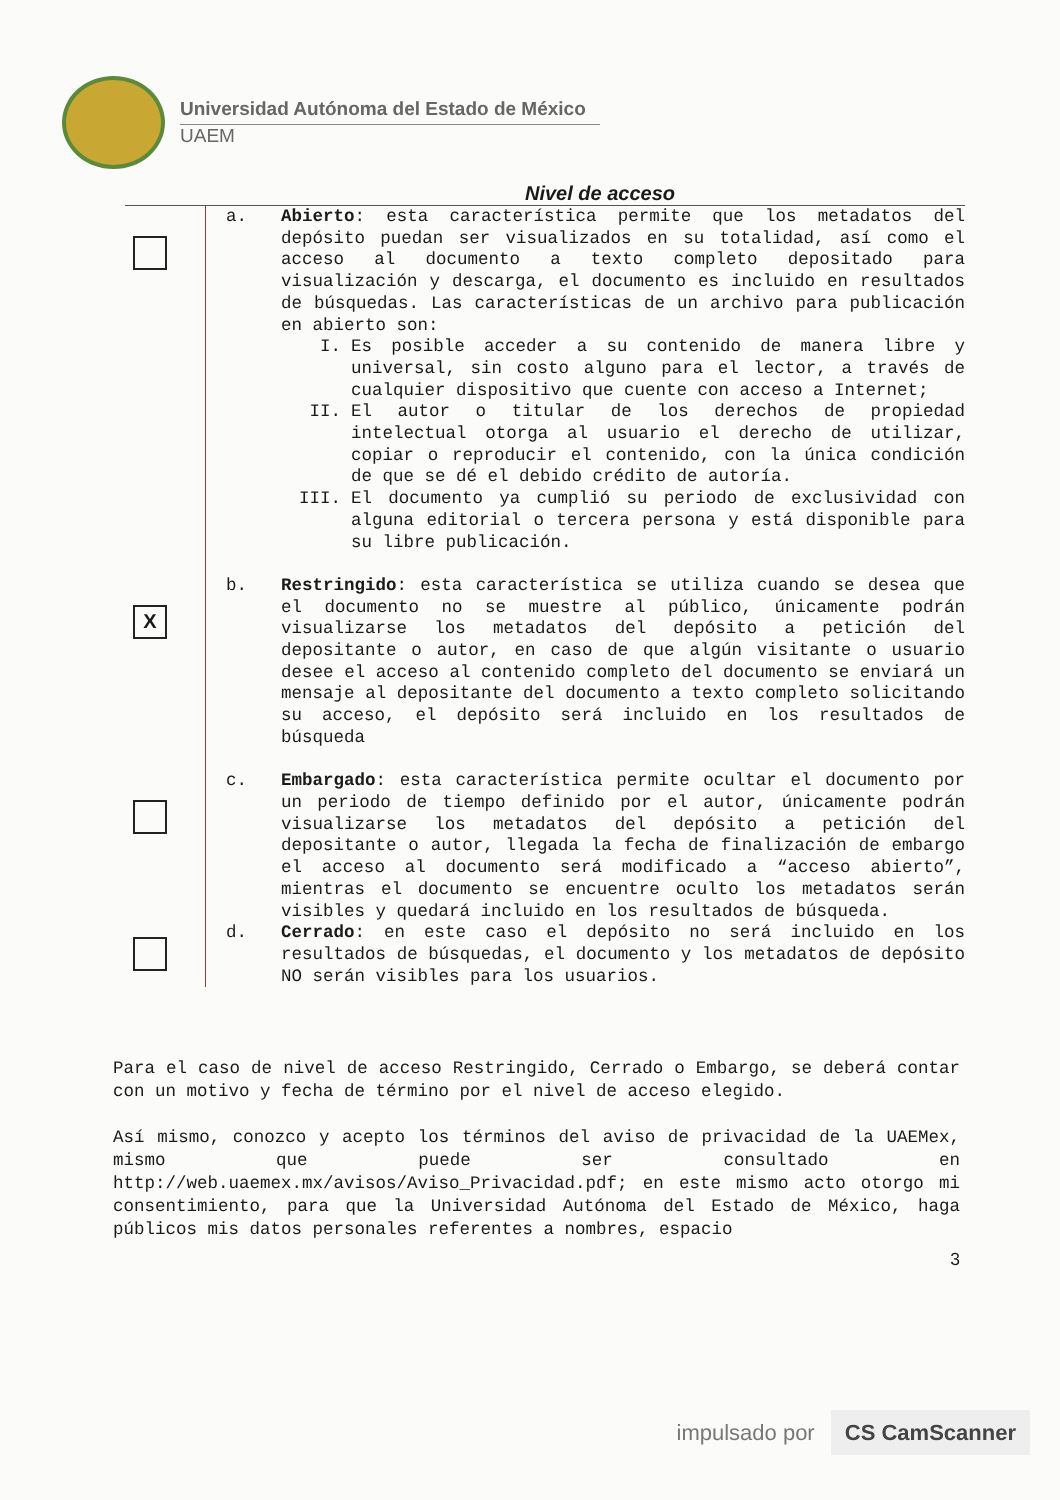Universidad Autónoma del Estado de México
UAEM
Nivel de acceso
a. Abierto: esta característica permite que los metadatos del depósito puedan ser visualizados en su totalidad, así como el acceso al documento a texto completo depositado para visualización y descarga, el documento es incluido en resultados de búsquedas. Las características de un archivo para publicación en abierto son:
I. Es posible acceder a su contenido de manera libre y universal, sin costo alguno para el lector, a través de cualquier dispositivo que cuente con acceso a Internet;
II. El autor o titular de los derechos de propiedad intelectual otorga al usuario el derecho de utilizar, copiar o reproducir el contenido, con la única condición de que se dé el debido crédito de autoría.
III. El documento ya cumplió su periodo de exclusividad con alguna editorial o tercera persona y está disponible para su libre publicación.
X
b. Restringido: esta característica se utiliza cuando se desea que el documento no se muestre al público, únicamente podrán visualizarse los metadatos del depósito a petición del depositante o autor, en caso de que algún visitante o usuario desee el acceso al contenido completo del documento se enviará un mensaje al depositante del documento a texto completo solicitando su acceso, el depósito será incluido en los resultados de búsqueda
c. Embargado: esta característica permite ocultar el documento por un periodo de tiempo definido por el autor, únicamente podrán visualizarse los metadatos del depósito a petición del depositante o autor, llegada la fecha de finalización de embargo el acceso al documento será modificado a “acceso abierto”, mientras el documento se encuentre oculto los metadatos serán visibles y quedará incluido en los resultados de búsqueda.
d. Cerrado: en este caso el depósito no será incluido en los resultados de búsquedas, el documento y los metadatos de depósito NO serán visibles para los usuarios.
Para el caso de nivel de acceso Restringido, Cerrado o Embargo, se deberá contar con un motivo y fecha de término por el nivel de acceso elegido.
Así mismo, conozco y acepto los términos del aviso de privacidad de la UAEMex, mismo que puede ser consultado en http://web.uaemex.mx/avisos/Aviso_Privacidad.pdf; en este mismo acto otorgo mi consentimiento, para que la Universidad Autónoma del Estado de México, haga públicos mis datos personales referentes a nombres, espacio
3
impulsado por CS CamScanner